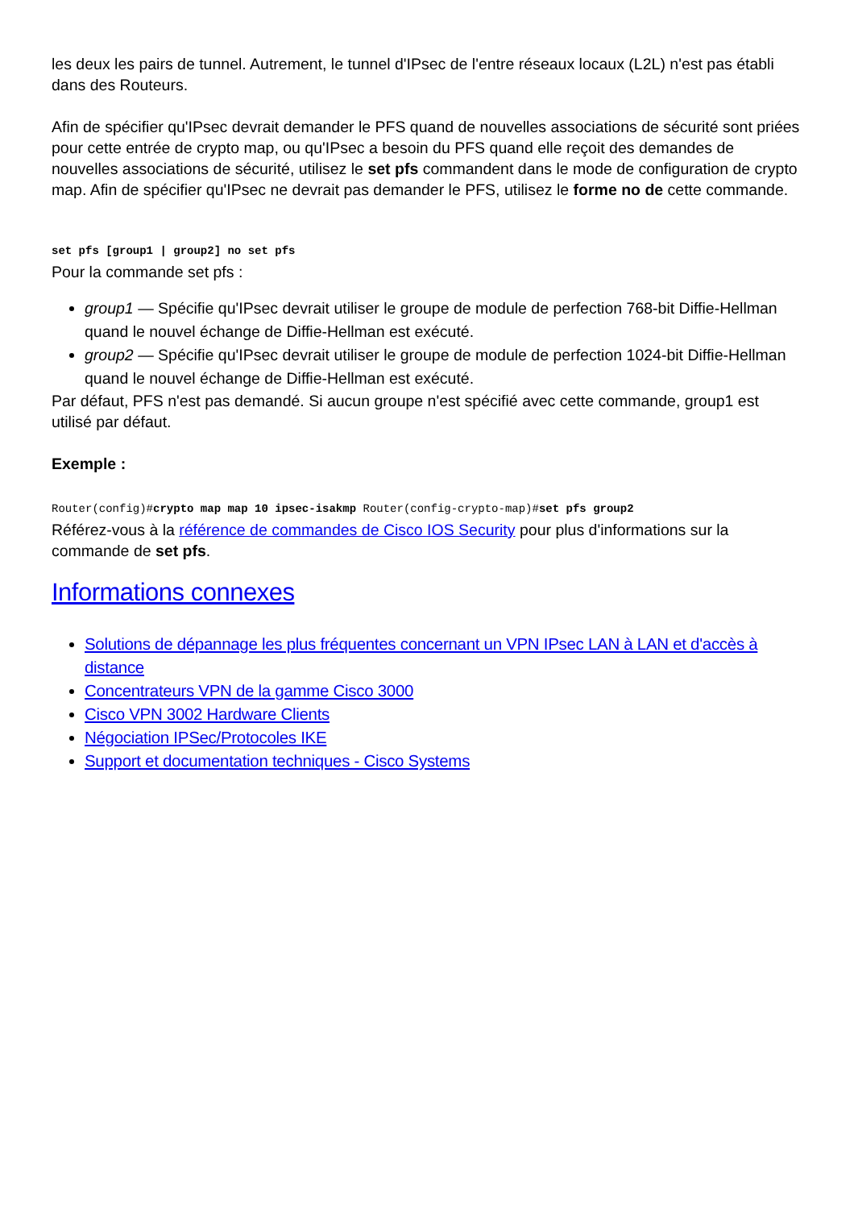les deux les pairs de tunnel. Autrement, le tunnel d'IPsec de l'entre réseaux locaux (L2L) n'est pas établi dans des Routeurs.
Afin de spécifier qu'IPsec devrait demander le PFS quand de nouvelles associations de sécurité sont priées pour cette entrée de crypto map, ou qu'IPsec a besoin du PFS quand elle reçoit des demandes de nouvelles associations de sécurité, utilisez le set pfs commandent dans le mode de configuration de crypto map. Afin de spécifier qu'IPsec ne devrait pas demander le PFS, utilisez le forme no de cette commande.
set pfs [group1 | group2] no set pfs
Pour la commande set pfs :
group1 — Spécifie qu'IPsec devrait utiliser le groupe de module de perfection 768-bit Diffie-Hellman quand le nouvel échange de Diffie-Hellman est exécuté.
group2 — Spécifie qu'IPsec devrait utiliser le groupe de module de perfection 1024-bit Diffie-Hellman quand le nouvel échange de Diffie-Hellman est exécuté.
Par défaut, PFS n'est pas demandé. Si aucun groupe n'est spécifié avec cette commande, group1 est utilisé par défaut.
Exemple :
Router(config)#crypto map map 10 ipsec-isakmp Router(config-crypto-map)#set pfs group2
Référez-vous à la référence de commandes de Cisco IOS Security pour plus d'informations sur la commande de set pfs.
Informations connexes
Solutions de dépannage les plus fréquentes concernant un VPN IPsec LAN à LAN et d'accès à distance
Concentrateurs VPN de la gamme Cisco 3000
Cisco VPN 3002 Hardware Clients
Négociation IPSec/Protocoles IKE
Support et documentation techniques - Cisco Systems